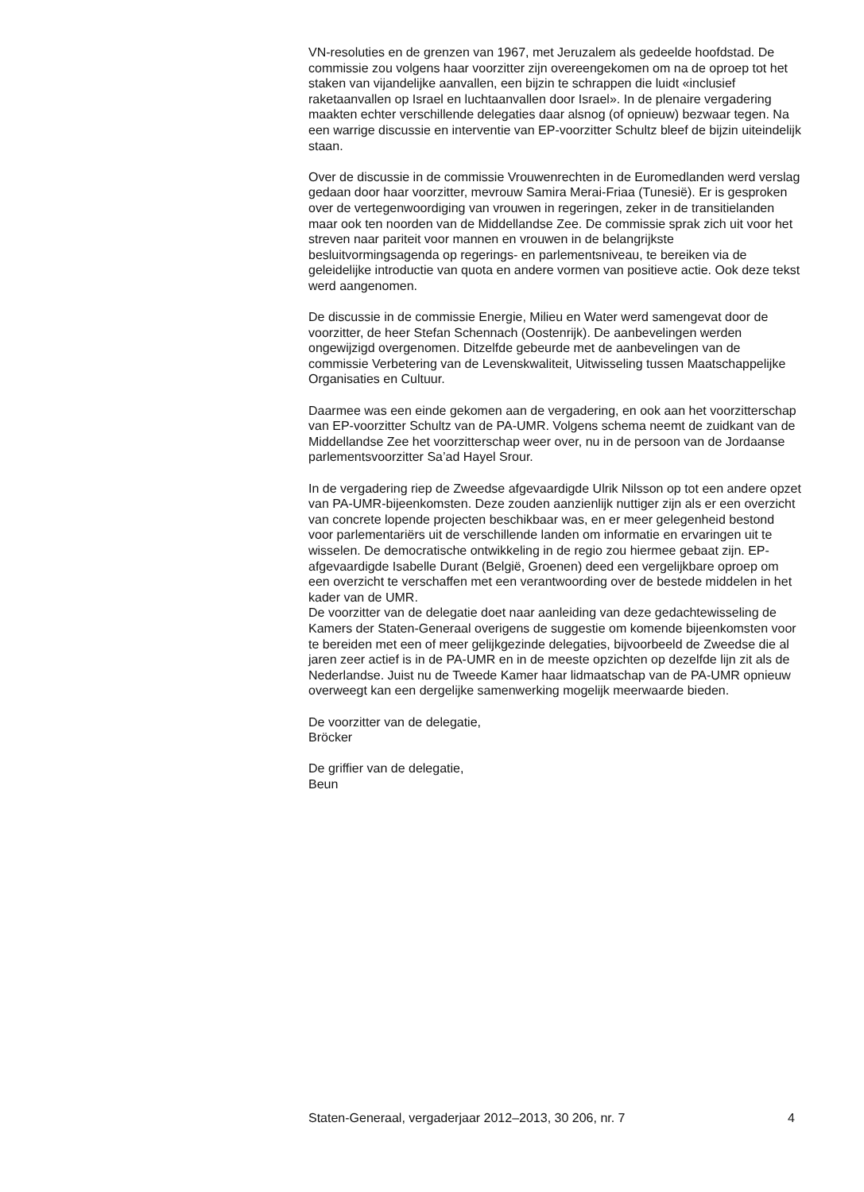VN-resoluties en de grenzen van 1967, met Jeruzalem als gedeelde hoofdstad. De commissie zou volgens haar voorzitter zijn overeengekomen om na de oproep tot het staken van vijandelijke aanvallen, een bijzin te schrappen die luidt «inclusief raketaanvallen op Israel en luchtaanvallen door Israel». In de plenaire vergadering maakten echter verschillende delegaties daar alsnog (of opnieuw) bezwaar tegen. Na een warrige discussie en interventie van EP-voorzitter Schultz bleef de bijzin uiteindelijk staan.
Over de discussie in de commissie Vrouwenrechten in de Euromedlanden werd verslag gedaan door haar voorzitter, mevrouw Samira Merai-Friaa (Tunesië). Er is gesproken over de vertegenwoordiging van vrouwen in regeringen, zeker in de transitielanden maar ook ten noorden van de Middellandse Zee. De commissie sprak zich uit voor het streven naar pariteit voor mannen en vrouwen in de belangrijkste besluitvormingsagenda op regerings- en parlementsniveau, te bereiken via de geleidelijke introductie van quota en andere vormen van positieve actie. Ook deze tekst werd aangenomen.
De discussie in de commissie Energie, Milieu en Water werd samengevat door de voorzitter, de heer Stefan Schennach (Oostenrijk). De aanbevelingen werden ongewijzigd overgenomen. Ditzelfde gebeurde met de aanbevelingen van de commissie Verbetering van de Levenskwaliteit, Uitwisseling tussen Maatschappelijke Organisaties en Cultuur.
Daarmee was een einde gekomen aan de vergadering, en ook aan het voorzitterschap van EP-voorzitter Schultz van de PA-UMR. Volgens schema neemt de zuidkant van de Middellandse Zee het voorzitterschap weer over, nu in de persoon van de Jordaanse parlementsvoorzitter Sa’ad Hayel Srour.
In de vergadering riep de Zweedse afgevaardigde Ulrik Nilsson op tot een andere opzet van PA-UMR-bijeenkomsten. Deze zouden aanzienlijk nuttiger zijn als er een overzicht van concrete lopende projecten beschikbaar was, en er meer gelegenheid bestond voor parlementariërs uit de verschillende landen om informatie en ervaringen uit te wisselen. De democratische ontwikkeling in de regio zou hiermee gebaat zijn. EP-afgevaardigde Isabelle Durant (België, Groenen) deed een vergelijkbare oproep om een overzicht te verschaffen met een verantwoording over de bestede middelen in het kader van de UMR.
De voorzitter van de delegatie doet naar aanleiding van deze gedachtewisseling de Kamers der Staten-Generaal overigens de suggestie om komende bijeenkomsten voor te bereiden met een of meer gelijkgezinde delegaties, bijvoorbeeld de Zweedse die al jaren zeer actief is in de PA-UMR en in de meeste opzichten op dezelfde lijn zit als de Nederlandse. Juist nu de Tweede Kamer haar lidmaatschap van de PA-UMR opnieuw overweegt kan een dergelijke samenwerking mogelijk meerwaarde bieden.
De voorzitter van de delegatie,
Bröcker
De griffier van de delegatie,
Beun
Staten-Generaal, vergaderjaar 2012–2013, 30 206, nr. 7 4